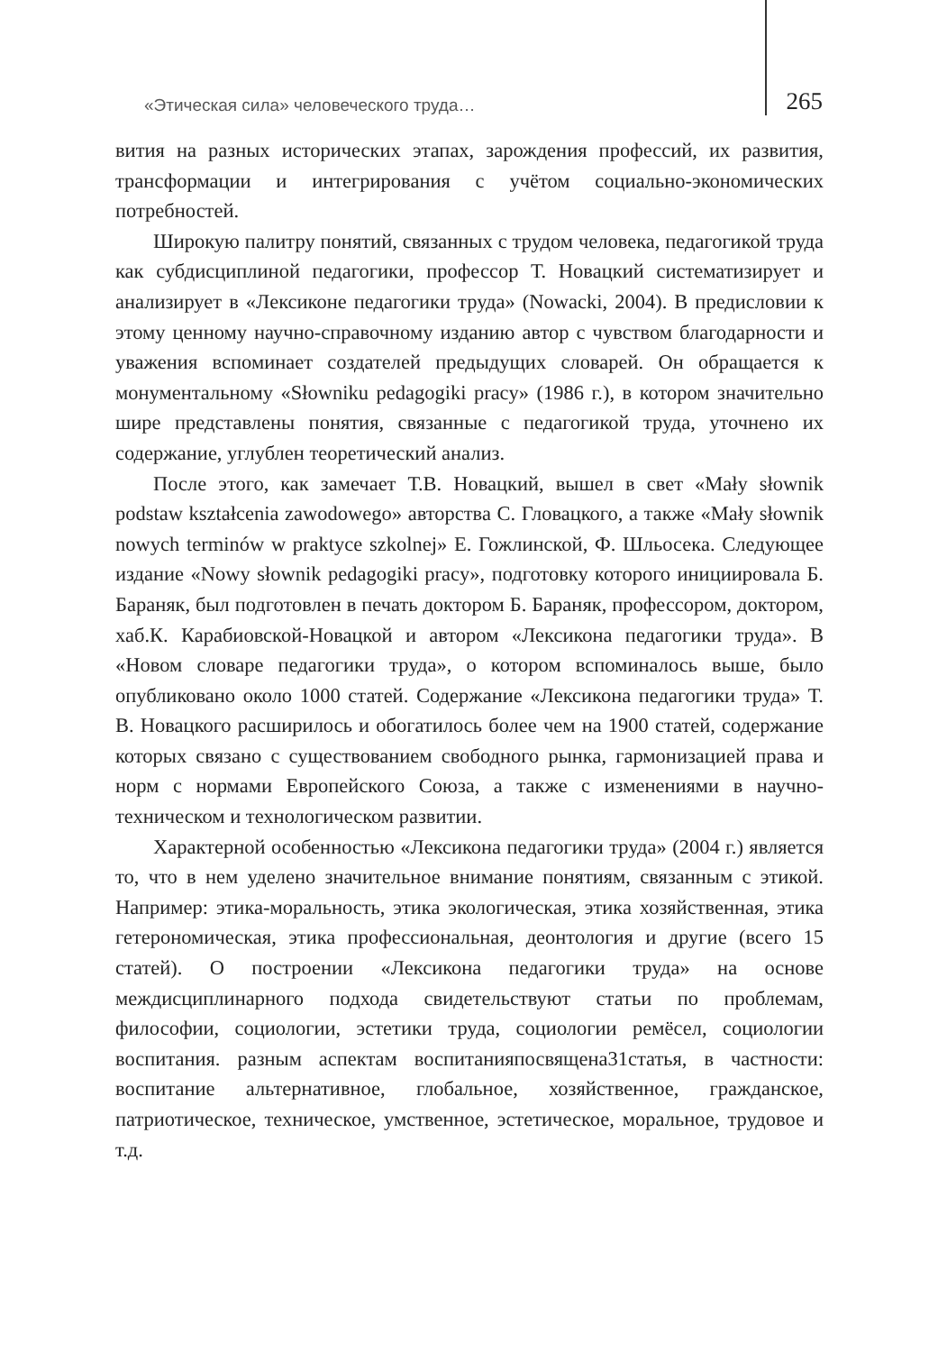«Этическая сила» человеческого труда… 265
вития на разных исторических этапах, зарождения профессий, их развития, трансформации и интегрирования с учётом социально-экономических потребностей.
Широкую палитру понятий, связанных с трудом человека, педагогикой труда как субдисциплиной педагогики, профессор Т. Новацкий систематизирует и анализирует в «Лексиконе педагогики труда» (Nowacki, 2004). В предисловии к этому ценному научно-справочному изданию автор с чувством благодарности и уважения вспоминает создателей предыдущих словарей. Он обращается к монументальному «Słowniku pedagogiki pracy» (1986 г.), в котором значительно шире представлены понятия, связанные с педагогикой труда, уточнено их содержание, углублен теоретический анализ.
После этого, как замечает Т.В. Новацкий, вышел в свет «Mały słownik podstaw kształcenia zawodowego» авторства С. Гловацкого, а также «Mały słownik nowych terminów w praktyce szkolnej» Е. Гожлинской, Ф. Шльосека. Следующее издание «Nowy słownik pedagogiki pracy», подготовку которого инициировала Б. Бараняк, был подготовлен в печать доктором Б. Бараняк, профессором, доктором, хаб.К. Карабиовской-Новацкой и автором «Лексикона педагогики труда». В «Новом словаре педагогики труда», о котором вспоминалось выше, было опубликовано около 1000 статей. Содержание «Лексикона педагогики труда» Т. В. Новацкого расширилось и обогатилось более чем на 1900 статей, содержание которых связано с существованием свободного рынка, гармонизацией права и норм с нормами Европейского Союза, а также с изменениями в научно-техническом и технологическом развитии.
Характерной особенностью «Лексикона педагогики труда» (2004 г.) является то, что в нем уделено значительное внимание понятиям, связанным с этикой. Например: этика-моральность, этика экологическая, этика хозяйственная, этика гетерономическая, этика профессиональная, деонтология и другие (всего 15 статей). О построении «Лексикона педагогики труда» на основе междисциплинарного подхода свидетельствуют статьи по проблемам, философии, социологии, эстетики труда, социологии ремёсел, социологии воспитания. разным аспектам воспитанияпосвящена31статья, в частности: воспитание альтернативное, глобальное, хозяйственное, гражданское, патриотическое, техническое, умственное, эстетическое, моральное, трудовое и т.д.